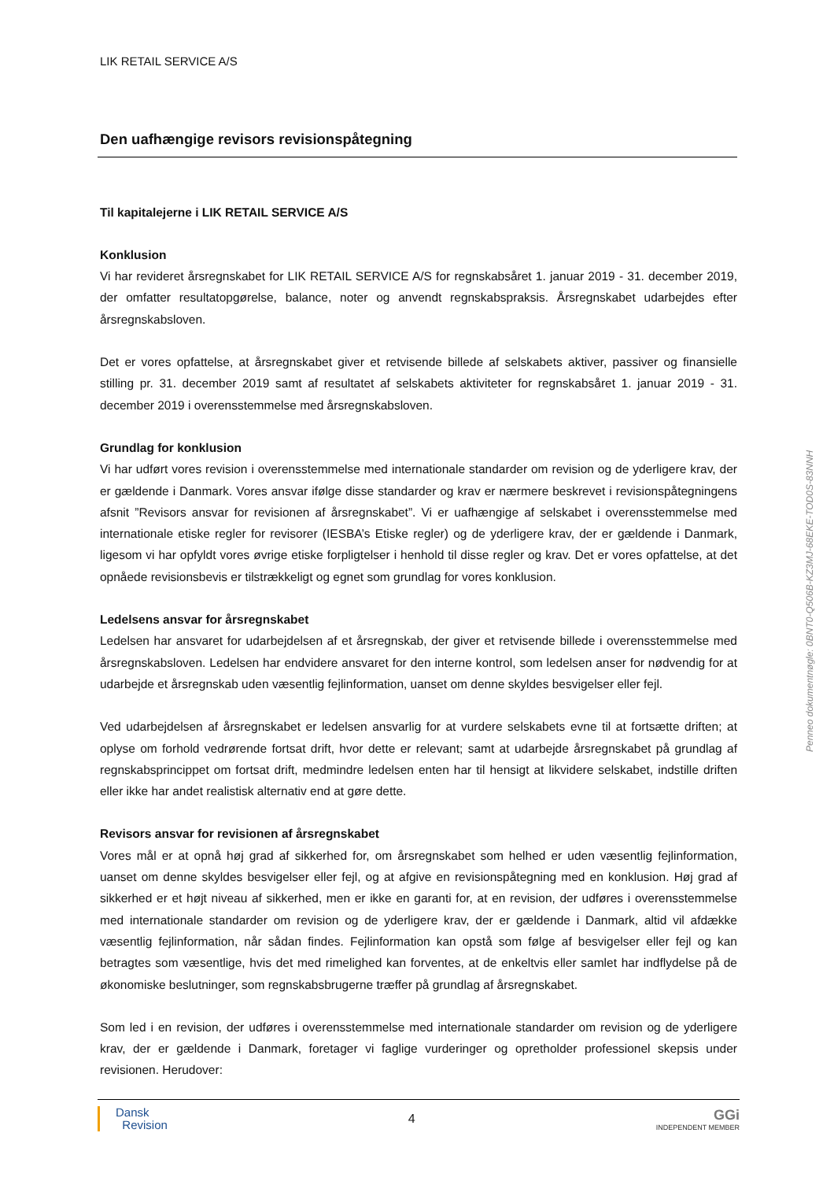LIK RETAIL SERVICE A/S
Den uafhængige revisors revisionspåtegning
Til kapitalejerne i LIK RETAIL SERVICE A/S
Konklusion
Vi har revideret årsregnskabet for LIK RETAIL SERVICE A/S for regnskabsåret 1. januar 2019 - 31. december 2019, der omfatter resultatopgørelse, balance, noter og anvendt regnskabspraksis. Årsregnskabet udarbejdes efter årsregnskabsloven.
Det er vores opfattelse, at årsregnskabet giver et retvisende billede af selskabets aktiver, passiver og finansielle stilling pr. 31. december 2019 samt af resultatet af selskabets aktiviteter for regnskabsåret 1. januar 2019 - 31. december 2019 i overensstemmelse med årsregnskabsloven.
Grundlag for konklusion
Vi har udført vores revision i overensstemmelse med internationale standarder om revision og de yderligere krav, der er gældende i Danmark. Vores ansvar ifølge disse standarder og krav er nærmere beskrevet i revisionspåtegningens afsnit ”Revisors ansvar for revisionen af årsregnskabet”. Vi er uafhængige af selskabet i overensstemmelse med internationale etiske regler for revisorer (IESBA’s Etiske regler) og de yderligere krav, der er gældende i Danmark, ligesom vi har opfyldt vores øvrige etiske forpligtelser i henhold til disse regler og krav. Det er vores opfattelse, at det opnåede revisionsbevis er tilstrækkeligt og egnet som grundlag for vores konklusion.
Ledelsens ansvar for årsregnskabet
Ledelsen har ansvaret for udarbejdelsen af et årsregnskab, der giver et retvisende billede i overensstemmelse med årsregnskabsloven. Ledelsen har endvidere ansvaret for den interne kontrol, som ledelsen anser for nødvendig for at udarbejde et årsregnskab uden væsentlig fejlinformation, uanset om denne skyldes besvigelser eller fejl.
Ved udarbejdelsen af årsregnskabet er ledelsen ansvarlig for at vurdere selskabets evne til at fortsætte driften; at oplyse om forhold vedrørende fortsat drift, hvor dette er relevant; samt at udarbejde årsregnskabet på grundlag af regnskabsprincippet om fortsat drift, medmindre ledelsen enten har til hensigt at likvidere selskabet, indstille driften eller ikke har andet realistisk alternativ end at gøre dette.
Revisors ansvar for revisionen af årsregnskabet
Vores mål er at opnå høj grad af sikkerhed for, om årsregnskabet som helhed er uden væsentlig fejlinformation, uanset om denne skyldes besvigelser eller fejl, og at afgive en revisionspåtegning med en konklusion. Høj grad af sikkerhed er et højt niveau af sikkerhed, men er ikke en garanti for, at en revision, der udføres i overensstemmelse med internationale standarder om revision og de yderligere krav, der er gældende i Danmark, altid vil afdække væsentlig fejlinformation, når sådan findes. Fejlinformation kan opstå som følge af besvigelser eller fejl og kan betragtes som væsentlige, hvis det med rimelighed kan forventes, at de enkeltvis eller samlet har indflydelse på de økonomiske beslutninger, som regnskabsbrugerne træffer på grundlag af årsregnskabet.
Som led i en revision, der udføres i overensstemmelse med internationale standarder om revision og de yderligere krav, der er gældende i Danmark, foretager vi faglige vurderinger og opretholder professionel skepsis under revisionen. Herudover:
Dansk
Revision
4
GGi
INDEPENDENT MEMBER
Penneo dokumentnøgle: 0BNT0-Q506B-KZ3MJ-68EKE-TOD0S-83NNH